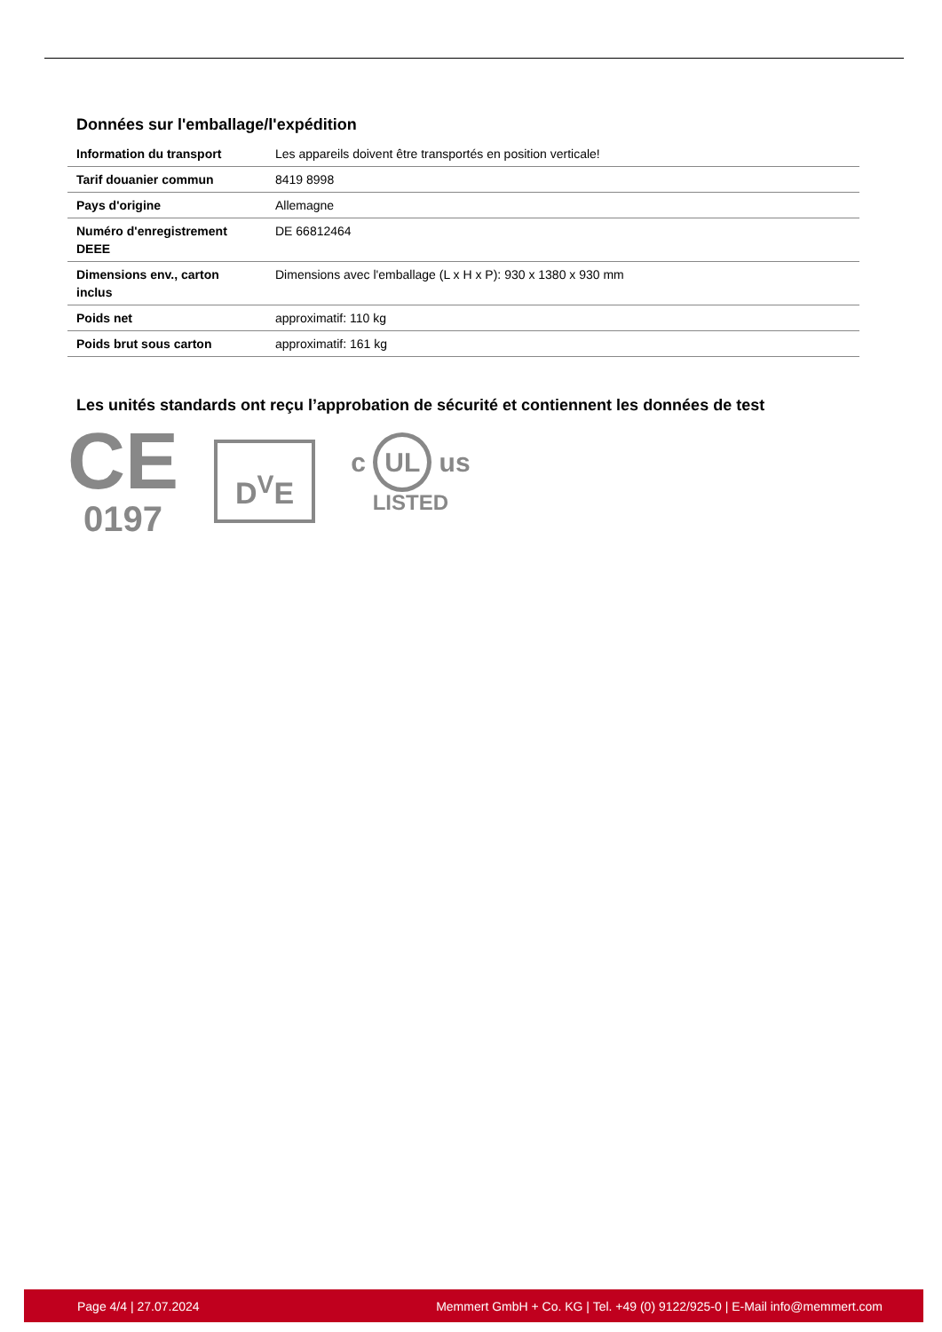Données sur l'emballage/l'expédition
| Information du transport | Les appareils doivent être transportés en position verticale! |
| Tarif douanier commun | 8419 8998 |
| Pays d'origine | Allemagne |
| Numéro d'enregistrement DEEE | DE 66812464 |
| Dimensions env., carton inclus | Dimensions avec l'emballage (L x H x P): 930 x 1380 x 930 mm |
| Poids net | approximatif: 110 kg |
| Poids brut sous carton | approximatif: 161 kg |
Les unités standards ont reçu l’approbation de sécurité et contiennent les données de test
CE
0197
D<sup>V</sup>E
c UL us
LISTED
Page 4/4 | 27.07.2024 Memmert GmbH + Co. KG | Tel. +49 (0) 9122/925-0 | E-Mail info@memmert.com